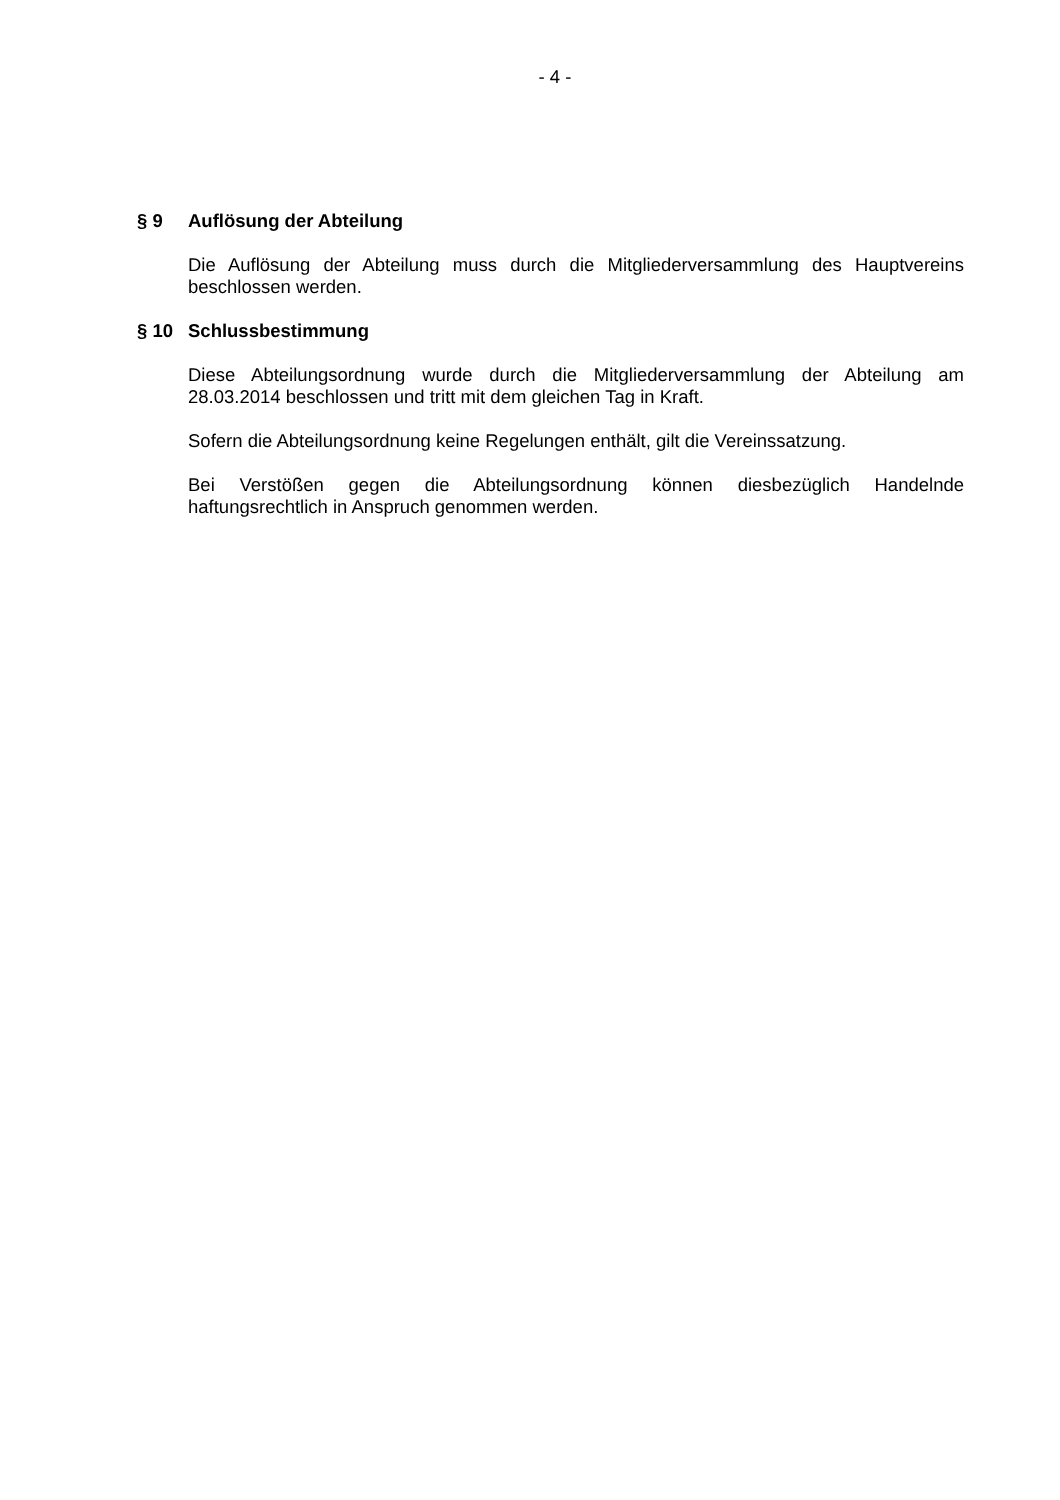- 4 -
§ 9 Auflösung der Abteilung
Die Auflösung der Abteilung muss durch die Mitgliederversammlung des Hauptvereins beschlossen werden.
§ 10 Schlussbestimmung
Diese Abteilungsordnung wurde durch die Mitgliederversammlung der Abteilung am 28.03.2014 beschlossen und tritt mit dem gleichen Tag in Kraft.
Sofern die Abteilungsordnung keine Regelungen enthält, gilt die Vereinssatzung.
Bei Verstößen gegen die Abteilungsordnung können diesbezüglich Handelnde haftungsrechtlich in Anspruch genommen werden.